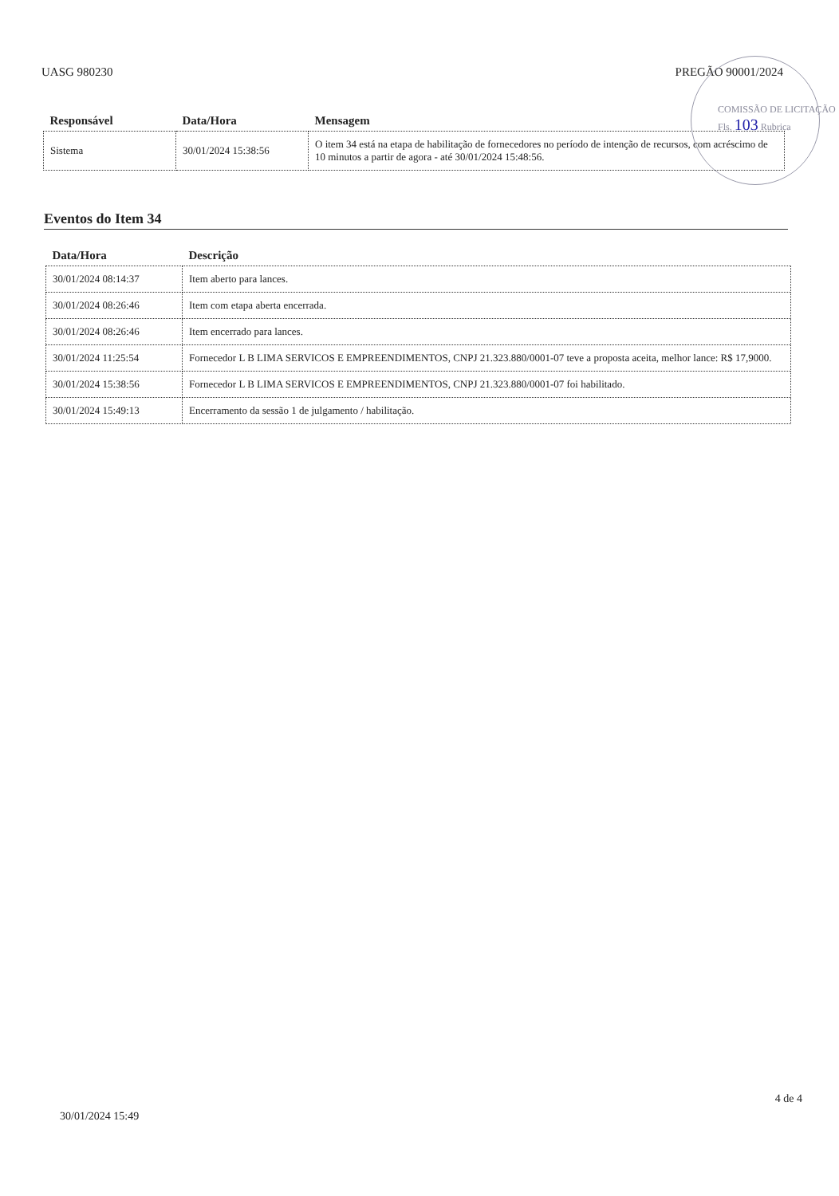UASG 980230 PREGÃO 90001/2024
| Responsável | Data/Hora | Mensagem |
| --- | --- | --- |
| Sistema | 30/01/2024 15:38:56 | O item 34 está na etapa de habilitação de fornecedores no período de intenção de recursos, com acréscimo de 10 minutos a partir de agora - até 30/01/2024 15:48:56. |
COMISSÃO DE LICITAÇÃO Fls. 103 Rubrica
Eventos do Item 34
| Data/Hora | Descrição |
| --- | --- |
| 30/01/2024 08:14:37 | Item aberto para lances. |
| 30/01/2024 08:26:46 | Item com etapa aberta encerrada. |
| 30/01/2024 08:26:46 | Item encerrado para lances. |
| 30/01/2024 11:25:54 | Fornecedor L B LIMA SERVICOS E EMPREENDIMENTOS, CNPJ 21.323.880/0001-07 teve a proposta aceita, melhor lance: R$ 17,9000. |
| 30/01/2024 15:38:56 | Fornecedor L B LIMA SERVICOS E EMPREENDIMENTOS, CNPJ 21.323.880/0001-07 foi habilitado. |
| 30/01/2024 15:49:13 | Encerramento da sessão 1 de julgamento / habilitação. |
4 de 4
30/01/2024 15:49